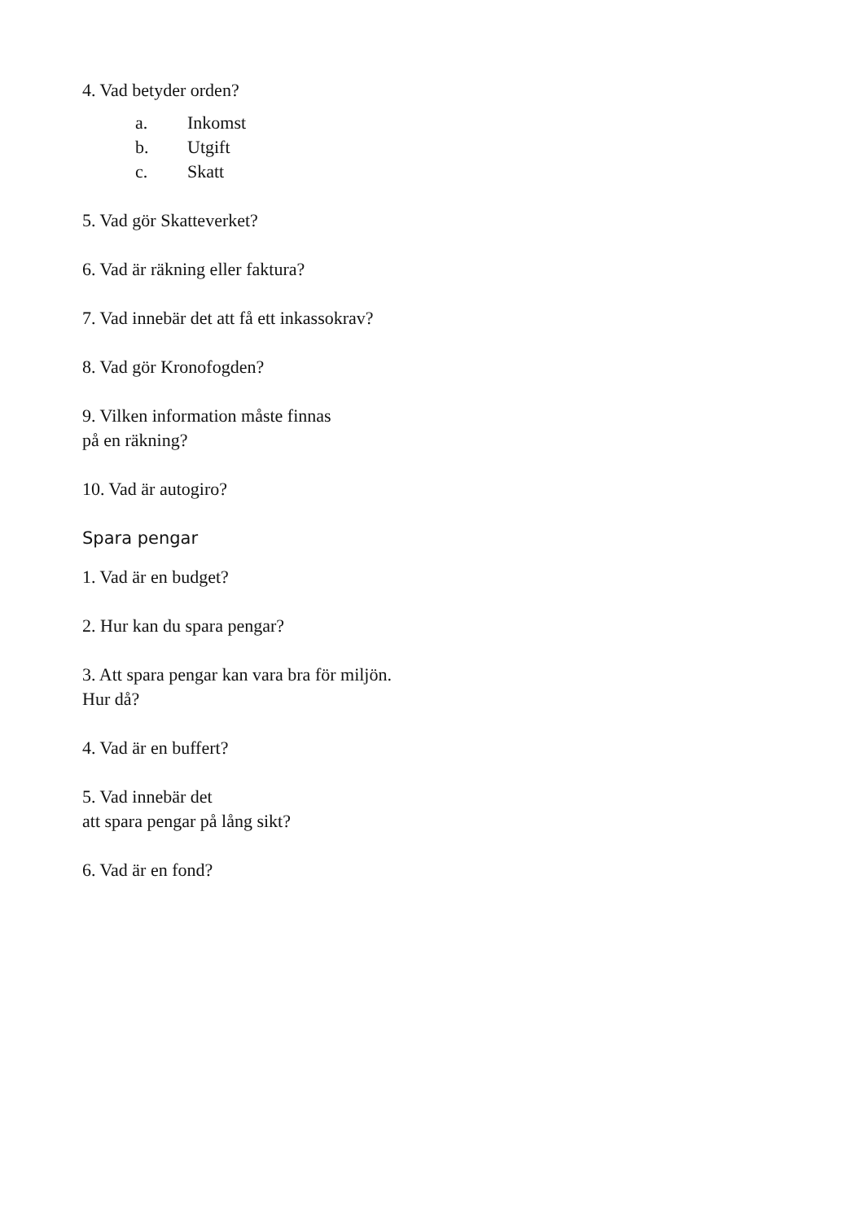4. Vad betyder orden?
a. Inkomst
b. Utgift
c. Skatt
5. Vad gör Skatteverket?
6. Vad är räkning eller faktura?
7. Vad innebär det att få ett inkassokrav?
8. Vad gör Kronofogden?
9. Vilken information måste finnas
på en räkning?
10. Vad är autogiro?
Spara pengar
1. Vad är en budget?
2. Hur kan du spara pengar?
3. Att spara pengar kan vara bra för miljön.
Hur då?
4. Vad är en buffert?
5. Vad innebär det
att spara pengar på lång sikt?
6. Vad är en fond?